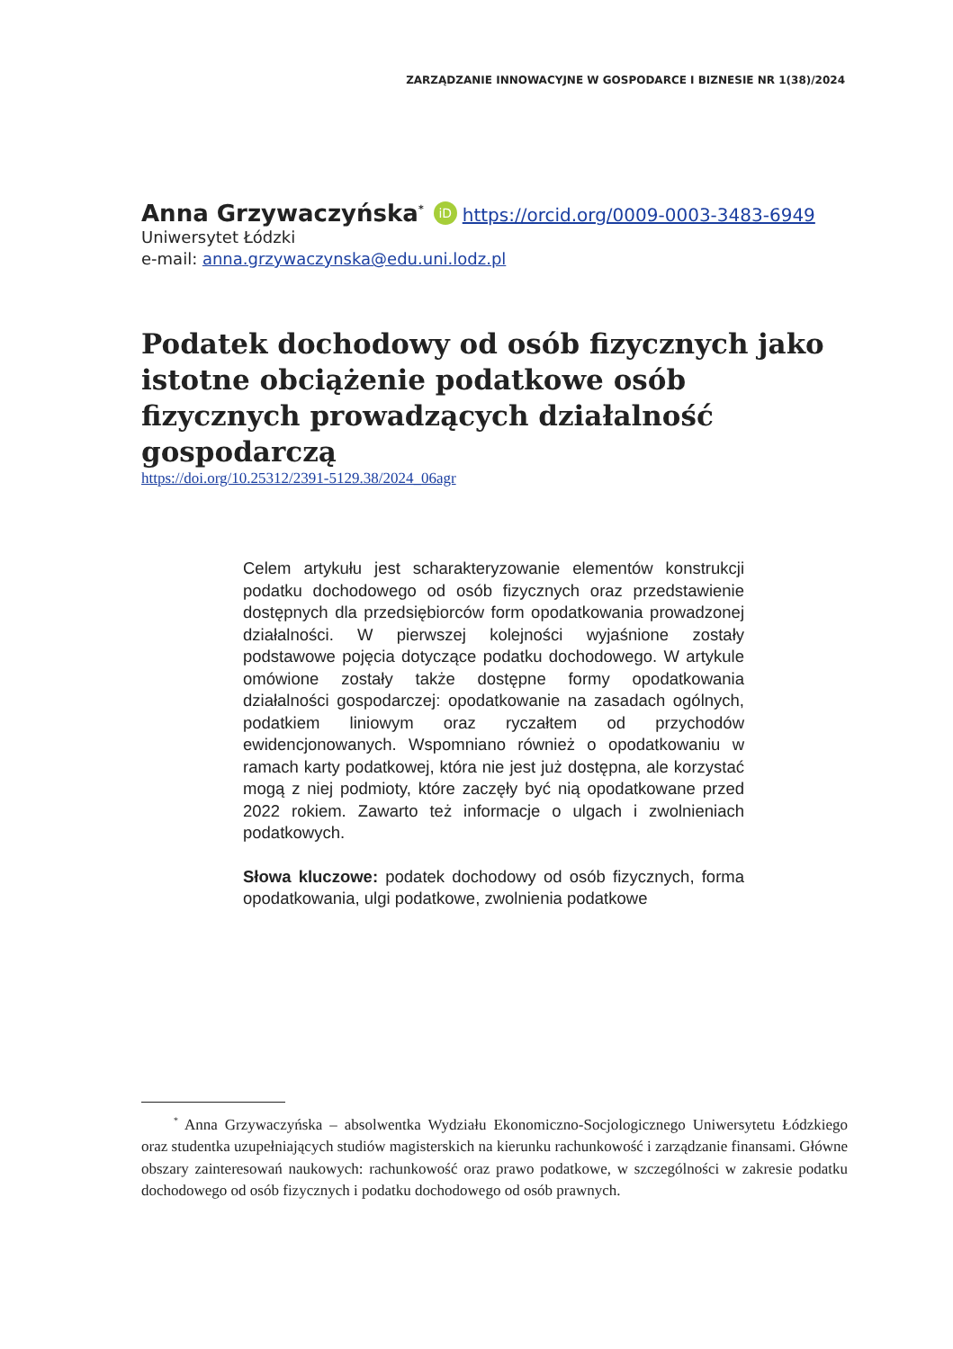ZARZĄDZANIE INNOWACYJNE W GOSPODARCE I BIZNESIE NR 1(38)/2024
Anna Grzywaczyńska<sup>*</sup> iD https://orcid.org/0009-0003-3483-6949
Uniwersytet Łódzki
e-mail: anna.grzywaczynska@edu.uni.lodz.pl
Podatek dochodowy od osób fizycznych jako istotne obciążenie podatkowe osób fizycznych prowadzących działalność gospodarczą
https://doi.org/10.25312/2391-5129.38/2024_06agr
Celem artykułu jest scharakteryzowanie elementów konstrukcji podatku dochodowego od osób fizycznych oraz przedstawienie dostępnych dla przedsiębiorców form opodatkowania prowadzonej działalności. W pierwszej kolejności wyjaśnione zostały podstawowe pojęcia dotyczące podatku dochodowego. W artykule omówione zostały także dostępne formy opodatkowania działalności gospodarczej: opodatkowanie na zasadach ogólnych, podatkiem liniowym oraz ryczałtem od przychodów ewidencjonowanych. Wspomniano również o opodatkowaniu w ramach karty podatkowej, która nie jest już dostępna, ale korzystać mogą z niej podmioty, które zaczęły być nią opodatkowane przed 2022 rokiem. Zawarto też informacje o ulgach i zwolnieniach podatkowych.
Słowa kluczowe: podatek dochodowy od osób fizycznych, forma opodatkowania, ulgi podatkowe, zwolnienia podatkowe
<sup>*</sup> Anna Grzywaczyńska – absolwentka Wydziału Ekonomiczno-Socjologicznego Uniwersytetu Łódzkiego oraz studentka uzupełniających studiów magisterskich na kierunku rachunkowość i zarządzanie finansami. Główne obszary zainteresowań naukowych: rachunkowość oraz prawo podatkowe, w szczególności w zakresie podatku dochodowego od osób fizycznych i podatku dochodowego od osób prawnych.